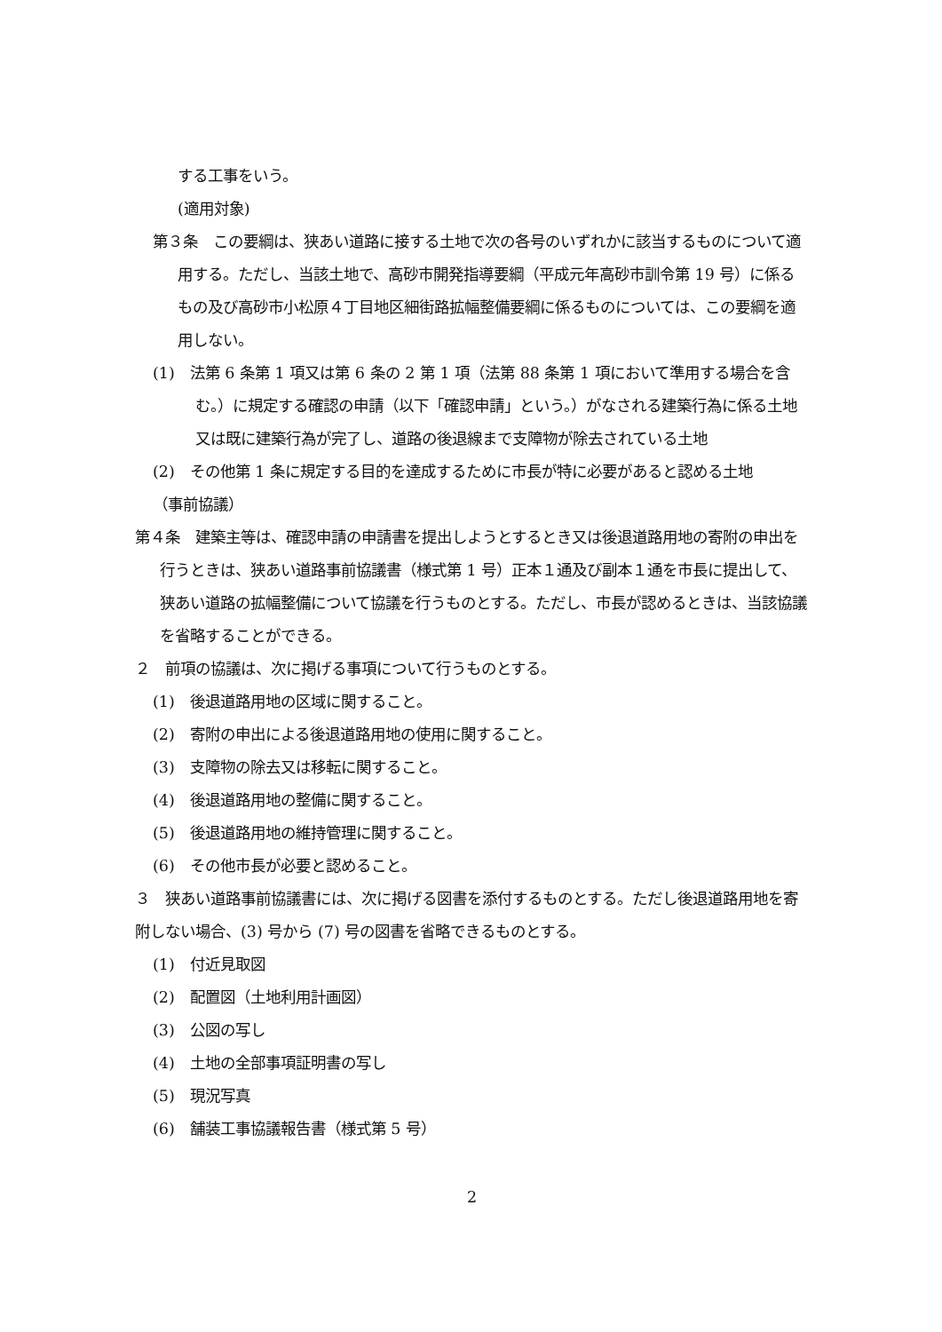する工事をいう。
(適用対象)
第３条　この要綱は、狭あい道路に接する土地で次の各号のいずれかに該当するものについて適用する。ただし、当該土地で、高砂市開発指導要綱（平成元年高砂市訓令第 19 号）に係るもの及び高砂市小松原４丁目地区細街路拡幅整備要綱に係るものについては、この要綱を適用しない。
(1)　法第 6 条第 1 項又は第 6 条の 2 第 1 項（法第 88 条第 1 項において準用する場合を含む。）に規定する確認の申請（以下「確認申請」という。）がなされる建築行為に係る土地又は既に建築行為が完了し、道路の後退線まで支障物が除去されている土地
(2)　その他第 1 条に規定する目的を達成するために市長が特に必要があると認める土地
（事前協議）
第４条　建築主等は、確認申請の申請書を提出しようとするとき又は後退道路用地の寄附の申出を行うときは、狭あい道路事前協議書（様式第 1 号）正本１通及び副本１通を市長に提出して、狭あい道路の拡幅整備について協議を行うものとする。ただし、市長が認めるときは、当該協議を省略することができる。
２　前項の協議は、次に掲げる事項について行うものとする。
(1)　後退道路用地の区域に関すること。
(2)　寄附の申出による後退道路用地の使用に関すること。
(3)　支障物の除去又は移転に関すること。
(4)　後退道路用地の整備に関すること。
(5)　後退道路用地の維持管理に関すること。
(6)　その他市長が必要と認めること。
３　狭あい道路事前協議書には、次に掲げる図書を添付するものとする。ただし後退道路用地を寄附しない場合、(3) 号から (7) 号の図書を省略できるものとする。
(1)　付近見取図
(2)　配置図（土地利用計画図）
(3)　公図の写し
(4)　土地の全部事項証明書の写し
(5)　現況写真
(6)　舗装工事協議報告書（様式第 5 号）
2